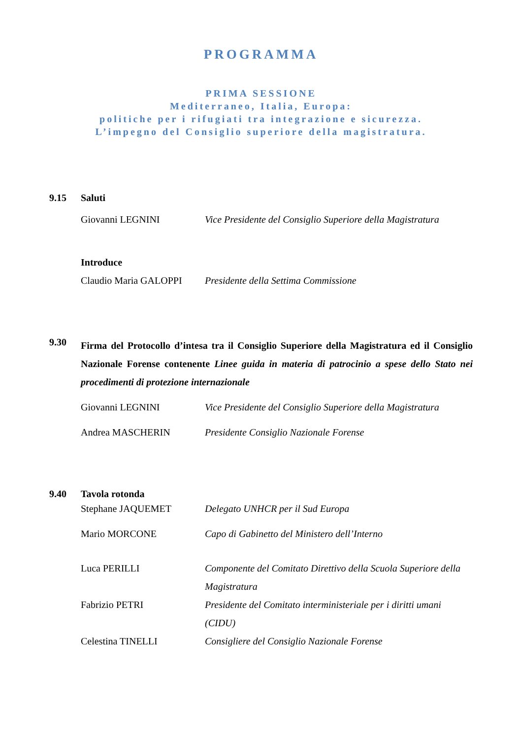PROGRAMMA
PRIMA SESSIONE
Mediterraneo, Italia, Europa:
politiche per i rifugiati tra integrazione e sicurezza.
L’impegno del Consiglio superiore della magistratura.
9.15 Saluti
Giovanni LEGNINI Vice Presidente del Consiglio Superiore della Magistratura
Introduce
Claudio Maria GALOPPI Presidente della Settima Commissione
9.30
Firma del Protocollo d’intesa tra il Consiglio Superiore della Magistratura ed il Consiglio Nazionale Forense contenente Linee guida in materia di patrocinio a spese dello Stato nei procedimenti di protezione internazionale
Giovanni LEGNINI Vice Presidente del Consiglio Superiore della Magistratura
Andrea MASCHERIN Presidente Consiglio Nazionale Forense
9.40 Tavola rotonda
Stephane JAQUEMET Delegato UNHCR per il Sud Europa
Mario MORCONE Capo di Gabinetto del Ministero dell’Interno
Luca PERILLI Componente del Comitato Direttivo della Scuola Superiore della Magistratura
Fabrizio PETRI Presidente del Comitato interministeriale per i diritti umani (CIDU)
Celestina TINELLI Consigliere del Consiglio Nazionale Forense